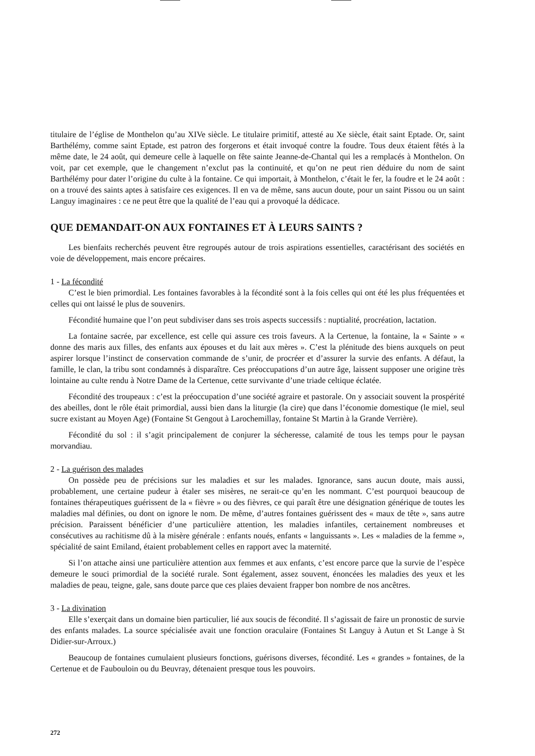titulaire de l’église de Monthelon qu’au XIVe siècle. Le titulaire primitif, attesté au Xe siècle, était saint Eptade. Or, saint Barthélémy, comme saint Eptade, est patron des forgerons et était invoqué contre la foudre. Tous deux étaient fêtés à la même date, le 24 août, qui demeure celle à laquelle on fête sainte Jeanne-de-Chantal qui les a remplacés à Monthelon. On voit, par cet exemple, que le changement n’exclut pas la continuité, et qu’on ne peut rien déduire du nom de saint Barthélémy pour dater l’origine du culte à la fontaine. Ce qui importait, à Monthelon, c’était le fer, la foudre et le 24 août : on a trouvé des saints aptes à satisfaire ces exigences. Il en va de même, sans aucun doute, pour un saint Pissou ou un saint Languy imaginaires : ce ne peut être que la qualité de l’eau qui a provoqué la dédicace.
QUE DEMANDAIT-ON AUX FONTAINES ET À LEURS SAINTS ?
Les bienfaits recherchés peuvent être regroupés autour de trois aspirations essentielles, caractérisant des sociétés en voie de développement, mais encore précaires.
1 - La fécondité
C’est le bien primordial. Les fontaines favorables à la fécondité sont à la fois celles qui ont été les plus fréquentées et celles qui ont laissé le plus de souvenirs.
Fécondité humaine que l’on peut subdiviser dans ses trois aspects successifs : nuptialité, procréation, lactation.
La fontaine sacrée, par excellence, est celle qui assure ces trois faveurs. A la Certenue, la fontaine, la « Sainte » « donne des maris aux filles, des enfants aux épouses et du lait aux mères ». C’est la plénitude des biens auxquels on peut aspirer lorsque l’instinct de conservation commande de s’unir, de procréer et d’assurer la survie des enfants. A défaut, la famille, le clan, la tribu sont condamnés à disparaître. Ces préoccupations d’un autre âge, laissent supposer une origine très lointaine au culte rendu à Notre Dame de la Certenue, cette survivante d’une triade celtique éclatée.
Fécondité des troupeaux : c’est la préoccupation d’une société agraire et pastorale. On y associait souvent la prospérité des abeilles, dont le rôle était primordial, aussi bien dans la liturgie (la cire) que dans l’économie domestique (le miel, seul sucre existant au Moyen Age) (Fontaine St Gengout à Larochemillay, fontaine St Martin à la Grande Verrière).
Fécondité du sol : il s’agit principalement de conjurer la sécheresse, calamité de tous les temps pour le paysan morvandiau.
2 - La guérison des malades
On possède peu de précisions sur les maladies et sur les malades. Ignorance, sans aucun doute, mais aussi, probablement, une certaine pudeur à étaler ses misères, ne serait-ce qu’en les nommant. C’est pourquoi beaucoup de fontaines thérapeutiques guérissent de la « fièvre » ou des fièvres, ce qui paraît être une désignation générique de toutes les maladies mal définies, ou dont on ignore le nom. De même, d’autres fontaines guérissent des « maux de tête », sans autre précision. Paraissent bénéficier d’une particulière attention, les maladies infantiles, certainement nombreuses et consécutives au rachitisme dû à la misère générale : enfants noués, enfants « languissants ». Les « maladies de la femme », spécialité de saint Emiland, étaient probablement celles en rapport avec la maternité.
Si l’on attache ainsi une particulière attention aux femmes et aux enfants, c’est encore parce que la survie de l’espèce demeure le souci primordial de la société rurale. Sont également, assez souvent, énoncées les maladies des yeux et les maladies de peau, teigne, gale, sans doute parce que ces plaies devaient frapper bon nombre de nos ancêtres.
3 - La divination
Elle s’exerçait dans un domaine bien particulier, lié aux soucis de fécondité. Il s’agissait de faire un pronostic de survie des enfants malades. La source spécialisée avait une fonction oraculaire (Fontaines St Languy à Autun et St Lange à St Didier-sur-Arroux.)
Beaucoup de fontaines cumulaient plusieurs fonctions, guérisons diverses, fécondité. Les « grandes » fontaines, de la Certenue et de Faubouloin ou du Beuvray, détenaient presque tous les pouvoirs.
272